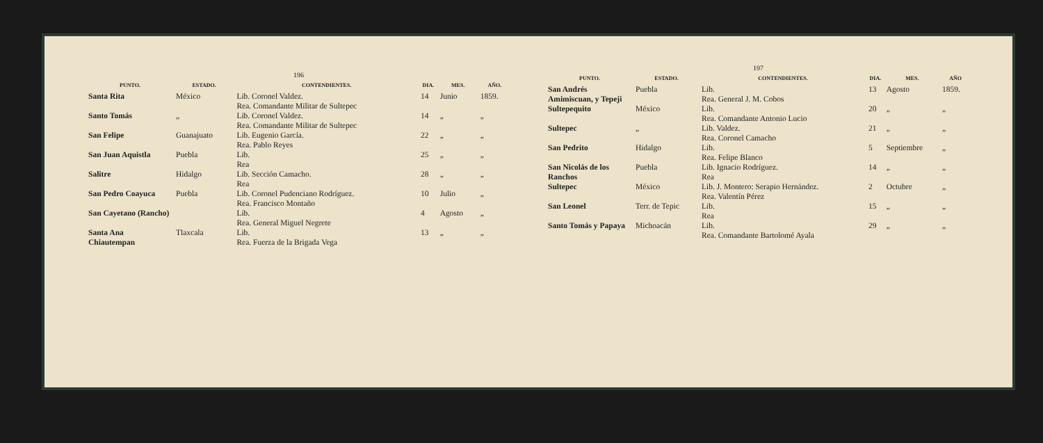196
| PUNTO. | ESTADO. | CONTENDIENTES. | DIA. | MES. | AÑO. |
| --- | --- | --- | --- | --- | --- |
| Santa Rita | México | Lib. Coronel Valdez. Rea. Comandante Militar de Sultepec | 14 | Junio | 1859. |
| Santo Tomás | „ | Lib. Coronel Valdez. Rea. Comandante Militar de Sultepec | 14 | „ | „ |
| San Felipe | Guanajuato | Lib. Eugenio García. Rea. Pablo Reyes | 22 | „ | „ |
| San Juan Aquistla | Puebla | Lib. Rea | 25 | „ | „ |
| Salitre | Hidalgo | Lib. Sección Camacho. Rea | 28 | „ | „ |
| San Pedro Coayuca | Puebla | Lib. Coronel Pudenciano Rodríguez. Rea. Francisco Montaño | 10 | Julio | „ |
| San Cayetano (Rancho) | | Lib. Rea. General Miguel Negrete | 4 | Agosto | „ |
| Santa Ana Chiautempan | Tlaxcala | Lib. Rea. Fuerza de la Brigada Vega | 13 | „ | „ |
197
| PUNTO. | ESTADO. | CONTENDIENTES. | DIA. | MES. | AÑO |
| --- | --- | --- | --- | --- | --- |
| San Andrés Amimiscuan, y Tepeji | Puebla | Lib. Rea. General J. M. Cobos | 13 | Agosto | 1859. |
| Sultepequito | México | Lib. Rea. Comandante Antonio Lucio | 20 | „ | „ |
| Sultepec | „ | Lib. Valdez. Rea. Coronel Camacho | 21 | „ | „ |
| San Pedrito | Hidalgo | Lib. Rea. Felipe Blanco | 5 | Septiembre | „ |
| San Nicolás de los Ranchos | Puebla | Lib. Ignacio Rodríguez. Rea | 14 | „ | „ |
| Sultepec | México | Lib. J. Montero: Serapio Hernández. Rea. Valentín Pérez | 2 | Octubre | „ |
| San Leonel | Terr. de Tepic | Lib. Rea | 15 | „ | „ |
| Santo Tomás y Papaya | Michoacán | Lib. Rea. Comandante Bartolomé Ayala | 29 | „ | „ |